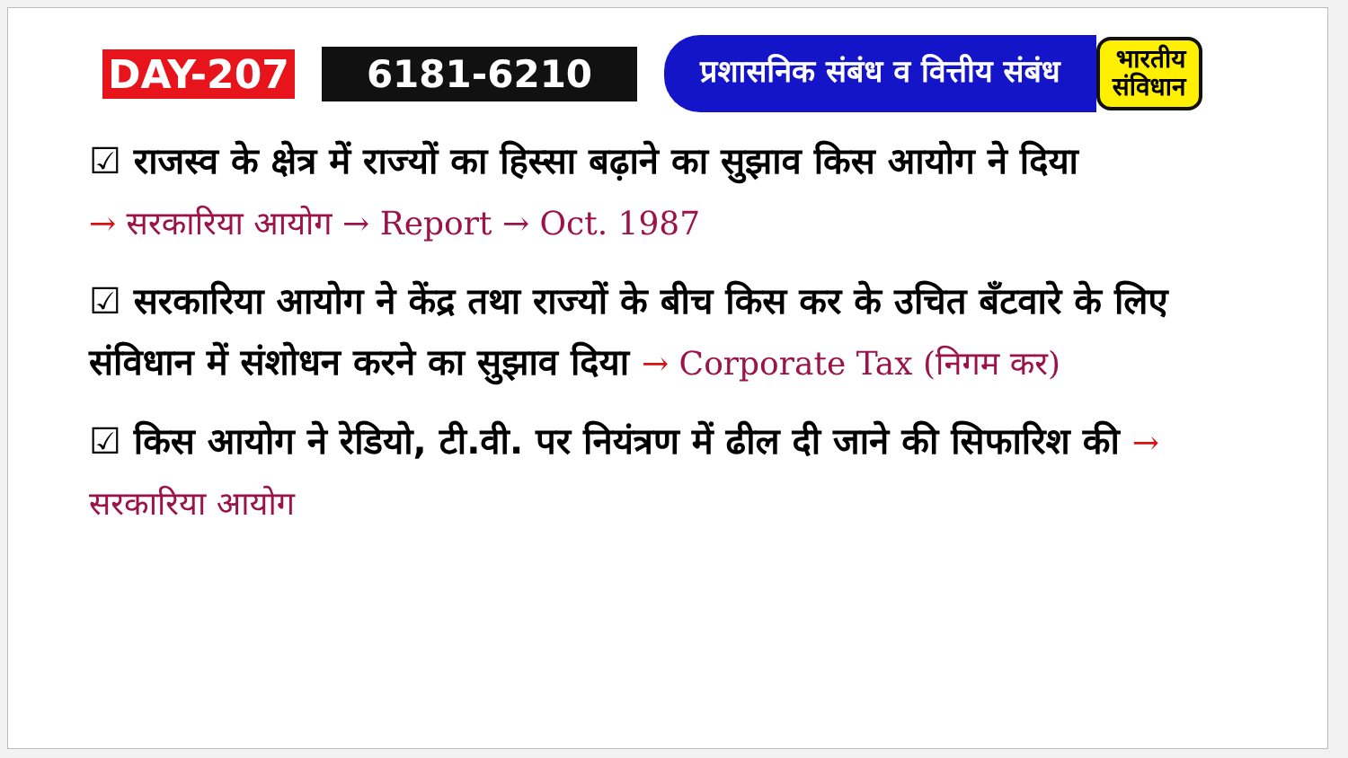DAY-207
6181-6210
प्रशासनिक संबंध व वित्तीय संबंध
भारतीय
संविधान
☑ राजस्व के क्षेत्र में राज्यों का हिस्सा बढ़ाने का सुझाव किस आयोग ने दिया
→ सरकारिया आयोग → Report → Oct. 1987
☑ सरकारिया आयोग ने केंद्र तथा राज्यों के बीच किस कर के उचित बँटवारे के लिए संविधान में संशोधन करने का सुझाव दिया → Corporate Tax (निगम कर)
☑ किस आयोग ने रेडियो, टी.वी. पर नियंत्रण में ढील दी जाने की सिफारिश की → सरकारिया आयोग